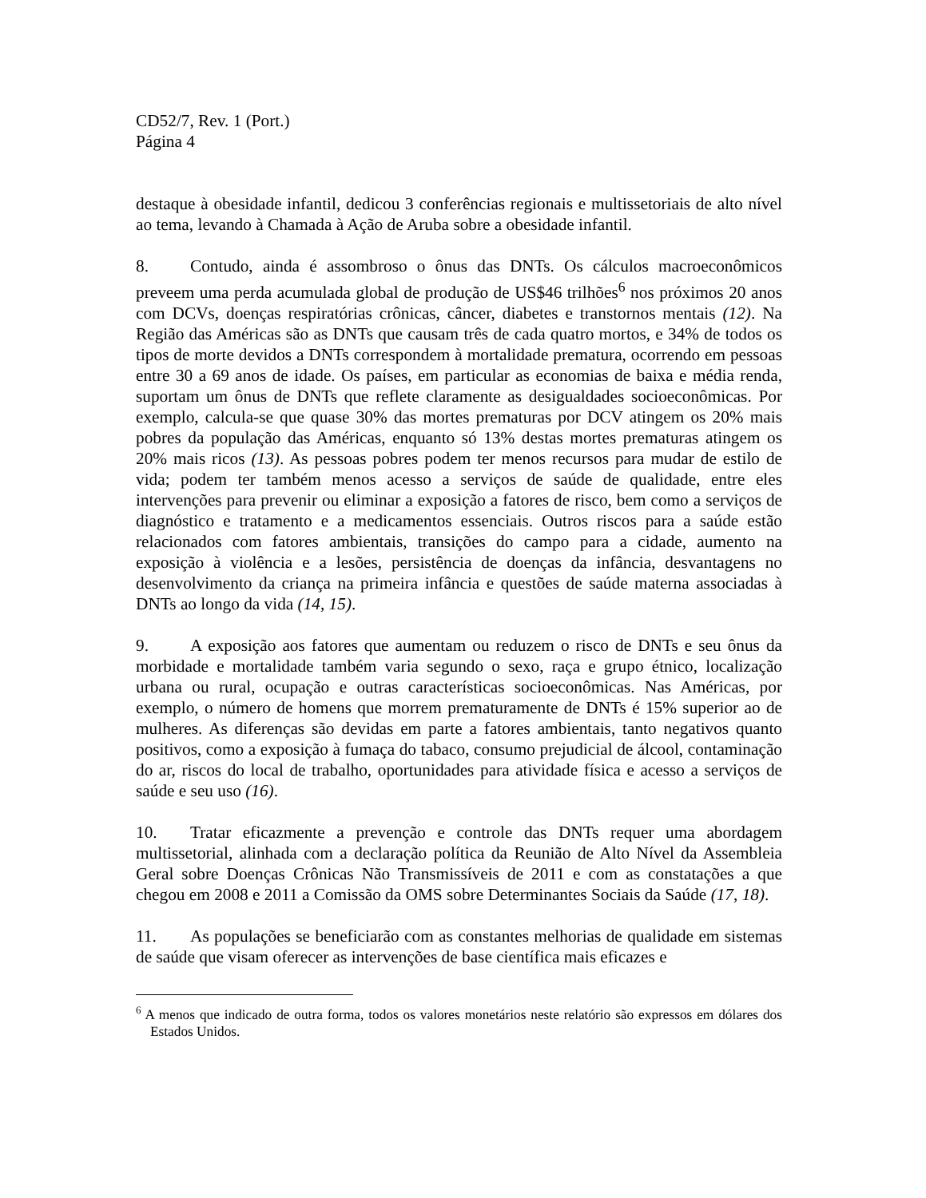CD52/7, Rev. 1 (Port.)
Página 4
destaque à obesidade infantil, dedicou 3 conferências regionais e multissetoriais de alto nível ao tema, levando à Chamada à Ação de Aruba sobre a obesidade infantil.
8. Contudo, ainda é assombroso o ônus das DNTs. Os cálculos macroeconômicos preveem uma perda acumulada global de produção de US$46 trilhões<sup>6</sup> nos próximos 20 anos com DCVs, doenças respiratórias crônicas, câncer, diabetes e transtornos mentais (12). Na Região das Américas são as DNTs que causam três de cada quatro mortos, e 34% de todos os tipos de morte devidos a DNTs correspondem à mortalidade prematura, ocorrendo em pessoas entre 30 a 69 anos de idade. Os países, em particular as economias de baixa e média renda, suportam um ônus de DNTs que reflete claramente as desigualdades socioeconômicas. Por exemplo, calcula-se que quase 30% das mortes prematuras por DCV atingem os 20% mais pobres da população das Américas, enquanto só 13% destas mortes prematuras atingem os 20% mais ricos (13). As pessoas pobres podem ter menos recursos para mudar de estilo de vida; podem ter também menos acesso a serviços de saúde de qualidade, entre eles intervenções para prevenir ou eliminar a exposição a fatores de risco, bem como a serviços de diagnóstico e tratamento e a medicamentos essenciais. Outros riscos para a saúde estão relacionados com fatores ambientais, transições do campo para a cidade, aumento na exposição à violência e a lesões, persistência de doenças da infância, desvantagens no desenvolvimento da criança na primeira infância e questões de saúde materna associadas à DNTs ao longo da vida (14, 15).
9. A exposição aos fatores que aumentam ou reduzem o risco de DNTs e seu ônus da morbidade e mortalidade também varia segundo o sexo, raça e grupo étnico, localização urbana ou rural, ocupação e outras características socioeconômicas. Nas Américas, por exemplo, o número de homens que morrem prematuramente de DNTs é 15% superior ao de mulheres. As diferenças são devidas em parte a fatores ambientais, tanto negativos quanto positivos, como a exposição à fumaça do tabaco, consumo prejudicial de álcool, contaminação do ar, riscos do local de trabalho, oportunidades para atividade física e acesso a serviços de saúde e seu uso (16).
10. Tratar eficazmente a prevenção e controle das DNTs requer uma abordagem multissetorial, alinhada com a declaração política da Reunião de Alto Nível da Assembleia Geral sobre Doenças Crônicas Não Transmissíveis de 2011 e com as constatações a que chegou em 2008 e 2011 a Comissão da OMS sobre Determinantes Sociais da Saúde (17, 18).
11. As populações se beneficiarão com as constantes melhorias de qualidade em sistemas de saúde que visam oferecer as intervenções de base científica mais eficazes e
<sup>6</sup> A menos que indicado de outra forma, todos os valores monetários neste relatório são expressos em dólares dos Estados Unidos.